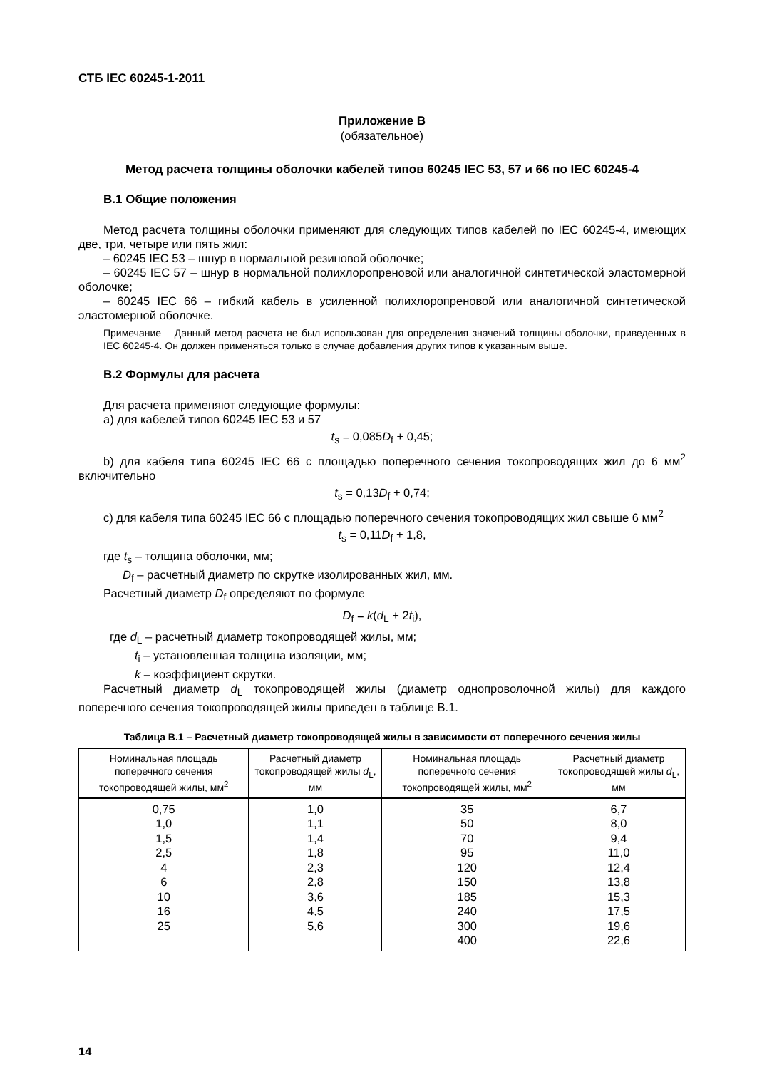СТБ IEC 60245-1-2011
Приложение В
(обязательное)
Метод расчета толщины оболочки кабелей типов 60245 IEC 53, 57 и 66 по IEC 60245-4
В.1 Общие положения
Метод расчета толщины оболочки применяют для следующих типов кабелей по IEC 60245-4, имеющих две, три, четыре или пять жил:
– 60245 IEC 53 – шнур в нормальной резиновой оболочке;
– 60245 IEC 57 – шнур в нормальной полихлоропреновой или аналогичной синтетической эластомерной оболочке;
– 60245 IEC 66 – гибкий кабель в усиленной полихлоропреновой или аналогичной синтетической эластомерной оболочке.
Примечание – Данный метод расчета не был использован для определения значений толщины оболочки, приведенных в IEC 60245-4. Он должен применяться только в случае добавления других типов к указанным выше.
В.2 Формулы для расчета
Для расчета применяют следующие формулы:
а) для кабелей типов 60245 IEC 53 и 57
t<sub>s</sub> = 0,085D<sub>f</sub> + 0,45;
b) для кабеля типа 60245 IEC 66 с площадью поперечного сечения токопроводящих жил до 6 мм<sup>2</sup> включительно
t<sub>s</sub> = 0,13D<sub>f</sub> + 0,74;
с) для кабеля типа 60245 IEC 66 с площадью поперечного сечения токопроводящих жил свыше 6 мм<sup>2</sup>
t<sub>s</sub> = 0,11D<sub>f</sub> + 1,8,
где t<sub>s</sub> – толщина оболочки, мм;
D<sub>f</sub> – расчетный диаметр по скрутке изолированных жил, мм.
Расчетный диаметр D<sub>f</sub> определяют по формуле
D<sub>f</sub> = k(d<sub>L</sub> + 2t<sub>i</sub>),
где d<sub>L</sub> – расчетный диаметр токопроводящей жилы, мм;
t<sub>i</sub> – установленная толщина изоляции, мм;
k – коэффициент скрутки.
Расчетный диаметр d<sub>L</sub> токопроводящей жилы (диаметр однопроволочной жилы) для каждого поперечного сечения токопроводящей жилы приведен в таблице В.1.
Таблица В.1 – Расчетный диаметр токопроводящей жилы в зависимости от поперечного сечения жилы
| Номинальная площадь поперечного сечения токопроводящей жилы, мм<sup>2</sup> | Расчетный диаметр токопроводящей жилы d<sub>L</sub>, мм | Номинальная площадь поперечного сечения токопроводящей жилы, мм<sup>2</sup> | Расчетный диаметр токопроводящей жилы d<sub>L</sub>, мм |
| --- | --- | --- | --- |
| 0,75 1,0 1,5 2,5 4 6 10 16 25 | 1,0 1,1 1,4 1,8 2,3 2,8 3,6 4,5 5,6 | 35 50 70 95 120 150 185 240 300 400 | 6,7 8,0 9,4 11,0 12,4 13,8 15,3 17,5 19,6 22,6 |
14